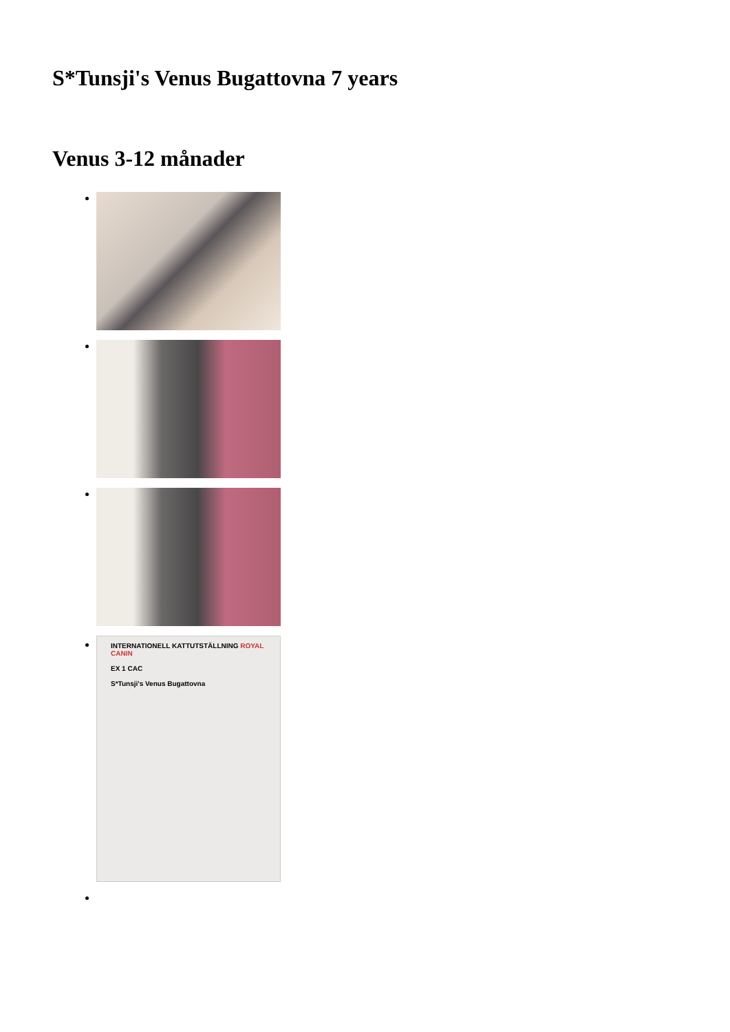S*Tunsji's Venus Bugattovna 7 years
Venus 3-12 månader
INTERNATIONELL KATTUTSTÄLLNING ROYAL CANIN
EX 1 CAC
S*Tunsji's Venus Bugattovna